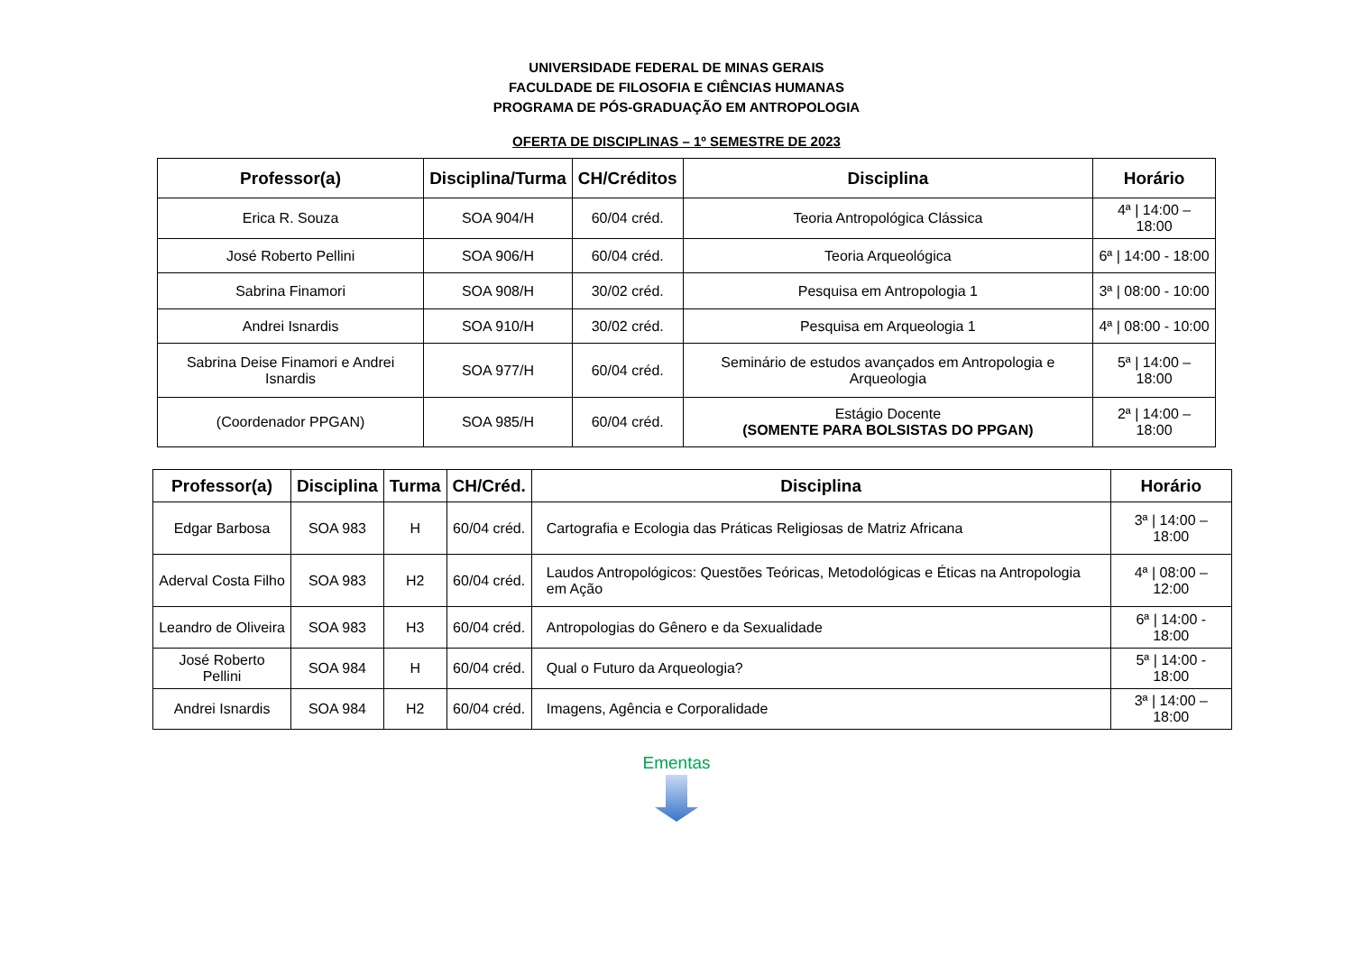UNIVERSIDADE FEDERAL DE MINAS GERAIS
FACULDADE DE FILOSOFIA E CIÊNCIAS HUMANAS
PROGRAMA DE PÓS-GRADUAÇÃO EM ANTROPOLOGIA
OFERTA DE DISCIPLINAS – 1º SEMESTRE DE 2023
| Professor(a) | Disciplina/Turma | CH/Créditos | Disciplina | Horário |
| --- | --- | --- | --- | --- |
| Erica R. Souza | SOA 904/H | 60/04 créd. | Teoria Antropológica Clássica | 4ª / 14:00 – 18:00 |
| José Roberto Pellini | SOA 906/H | 60/04 créd. | Teoria Arqueológica | 6ª / 14:00 - 18:00 |
| Sabrina Finamori | SOA 908/H | 30/02 créd. | Pesquisa em Antropologia 1 | 3ª / 08:00 - 10:00 |
| Andrei Isnardis | SOA 910/H | 30/02 créd. | Pesquisa em Arqueologia 1 | 4ª / 08:00 - 10:00 |
| Sabrina Deise Finamori e Andrei Isnardis | SOA 977/H | 60/04 créd. | Seminário de estudos avançados em Antropologia e Arqueologia | 5ª / 14:00 – 18:00 |
| (Coordenador PPGAN) | SOA 985/H | 60/04 créd. | Estágio Docente (SOMENTE PARA BOLSISTAS DO PPGAN) | 2ª / 14:00 – 18:00 |
| Professor(a) | Disciplina | Turma | CH/Créd. | Disciplina | Horário |
| --- | --- | --- | --- | --- | --- |
| Edgar Barbosa | SOA 983 | H | 60/04 créd. | Cartografia e Ecologia das Práticas Religiosas de Matriz Africana | 3ª / 14:00 – 18:00 |
| Aderval Costa Filho | SOA 983 | H2 | 60/04 créd. | Laudos Antropológicos: Questões Teóricas, Metodológicas e Éticas na Antropologia em Ação | 4ª / 08:00 – 12:00 |
| Leandro de Oliveira | SOA 983 | H3 | 60/04 créd. | Antropologias do Gênero e da Sexualidade | 6ª / 14:00 - 18:00 |
| José Roberto Pellini | SOA 984 | H | 60/04 créd. | Qual o Futuro da Arqueologia? | 5ª / 14:00 - 18:00 |
| Andrei Isnardis | SOA 984 | H2 | 60/04 créd. | Imagens, Agência e Corporalidade | 3ª / 14:00 – 18:00 |
Ementas